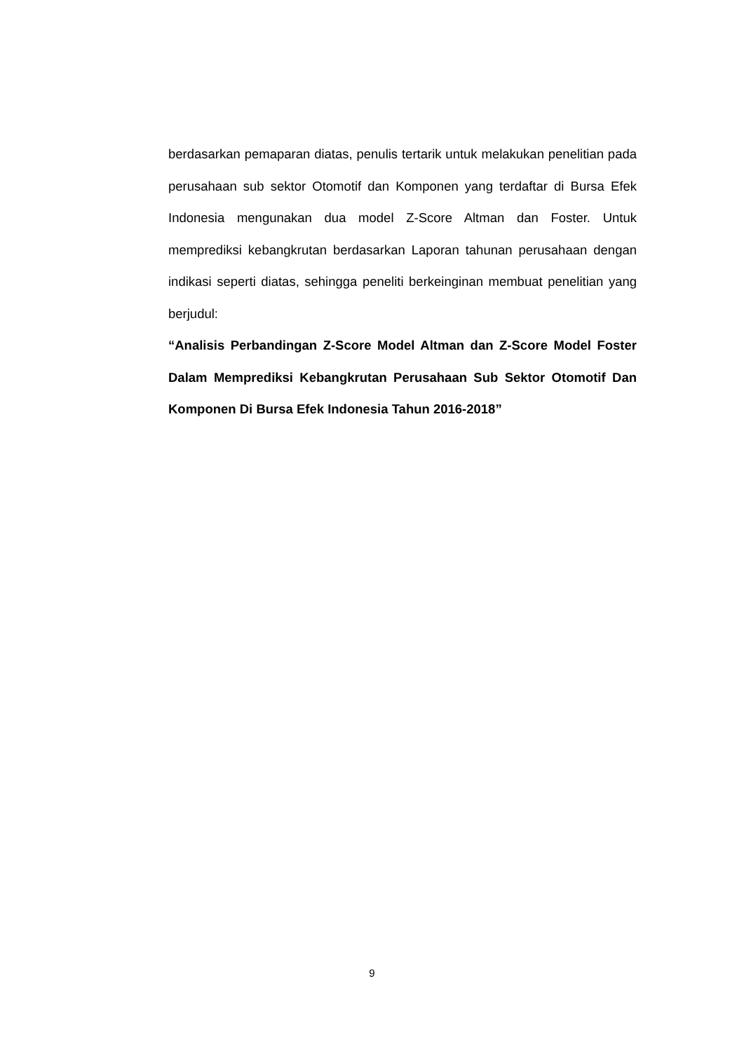berdasarkan pemaparan diatas, penulis tertarik untuk melakukan penelitian pada perusahaan sub sektor Otomotif dan Komponen yang terdaftar di Bursa Efek Indonesia mengunakan dua model Z-Score Altman dan Foster. Untuk memprediksi kebangkrutan berdasarkan Laporan tahunan perusahaan dengan indikasi seperti diatas, sehingga peneliti berkeinginan membuat penelitian yang berjudul:
“Analisis Perbandingan Z-Score Model Altman dan Z-Score Model Foster Dalam Memprediksi Kebangkrutan Perusahaan Sub Sektor Otomotif Dan Komponen Di Bursa Efek Indonesia Tahun 2016-2018”
9